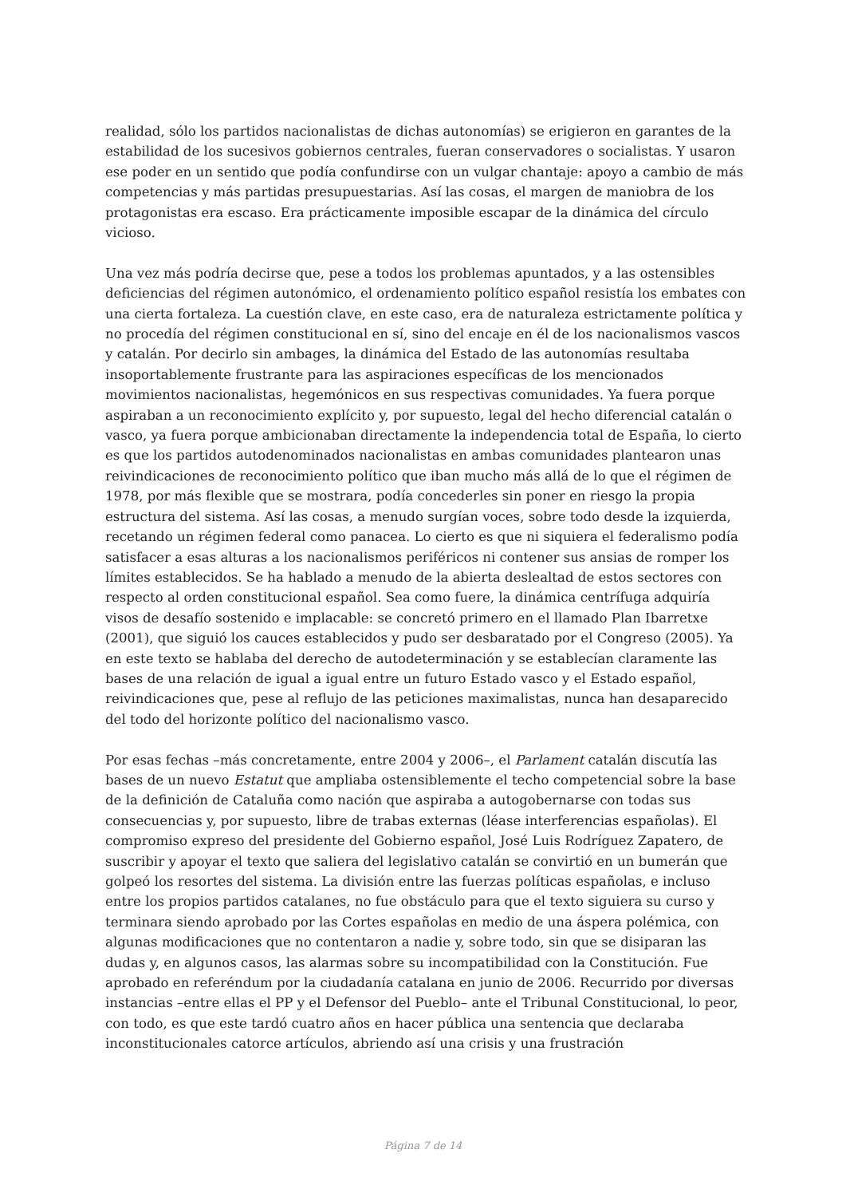realidad, sólo los partidos nacionalistas de dichas autonomías) se erigieron en garantes de la estabilidad de los sucesivos gobiernos centrales, fueran conservadores o socialistas. Y usaron ese poder en un sentido que podía confundirse con un vulgar chantaje: apoyo a cambio de más competencias y más partidas presupuestarias. Así las cosas, el margen de maniobra de los protagonistas era escaso. Era prácticamente imposible escapar de la dinámica del círculo vicioso.
Una vez más podría decirse que, pese a todos los problemas apuntados, y a las ostensibles deficiencias del régimen autonómico, el ordenamiento político español resistía los embates con una cierta fortaleza. La cuestión clave, en este caso, era de naturaleza estrictamente política y no procedía del régimen constitucional en sí, sino del encaje en él de los nacionalismos vascos y catalán. Por decirlo sin ambages, la dinámica del Estado de las autonomías resultaba insoportablemente frustrante para las aspiraciones específicas de los mencionados movimientos nacionalistas, hegemónicos en sus respectivas comunidades. Ya fuera porque aspiraban a un reconocimiento explícito y, por supuesto, legal del hecho diferencial catalán o vasco, ya fuera porque ambicionaban directamente la independencia total de España, lo cierto es que los partidos autodenominados nacionalistas en ambas comunidades plantearon unas reivindicaciones de reconocimiento político que iban mucho más allá de lo que el régimen de 1978, por más flexible que se mostrara, podía concederles sin poner en riesgo la propia estructura del sistema. Así las cosas, a menudo surgían voces, sobre todo desde la izquierda, recetando un régimen federal como panacea. Lo cierto es que ni siquiera el federalismo podía satisfacer a esas alturas a los nacionalismos periféricos ni contener sus ansias de romper los límites establecidos. Se ha hablado a menudo de la abierta deslealtad de estos sectores con respecto al orden constitucional español. Sea como fuere, la dinámica centrífuga adquiría visos de desafío sostenido e implacable: se concretó primero en el llamado Plan Ibarretxe (2001), que siguió los cauces establecidos y pudo ser desbaratado por el Congreso (2005). Ya en este texto se hablaba del derecho de autodeterminación y se establecían claramente las bases de una relación de igual a igual entre un futuro Estado vasco y el Estado español, reivindicaciones que, pese al reflujo de las peticiones maximalistas, nunca han desaparecido del todo del horizonte político del nacionalismo vasco.
Por esas fechas –más concretamente, entre 2004 y 2006–, el Parlament catalán discutía las bases de un nuevo Estatut que ampliaba ostensiblemente el techo competencial sobre la base de la definición de Cataluña como nación que aspiraba a autogobernarse con todas sus consecuencias y, por supuesto, libre de trabas externas (léase interferencias españolas). El compromiso expreso del presidente del Gobierno español, José Luis Rodríguez Zapatero, de suscribir y apoyar el texto que saliera del legislativo catalán se convirtió en un bumerán que golpeó los resortes del sistema. La división entre las fuerzas políticas españolas, e incluso entre los propios partidos catalanes, no fue obstáculo para que el texto siguiera su curso y terminara siendo aprobado por las Cortes españolas en medio de una áspera polémica, con algunas modificaciones que no contentaron a nadie y, sobre todo, sin que se disiparan las dudas y, en algunos casos, las alarmas sobre su incompatibilidad con la Constitución. Fue aprobado en referéndum por la ciudadanía catalana en junio de 2006. Recurrido por diversas instancias –entre ellas el PP y el Defensor del Pueblo– ante el Tribunal Constitucional, lo peor, con todo, es que este tardó cuatro años en hacer pública una sentencia que declaraba inconstitucionales catorce artículos, abriendo así una crisis y una frustración
Página 7 de 14